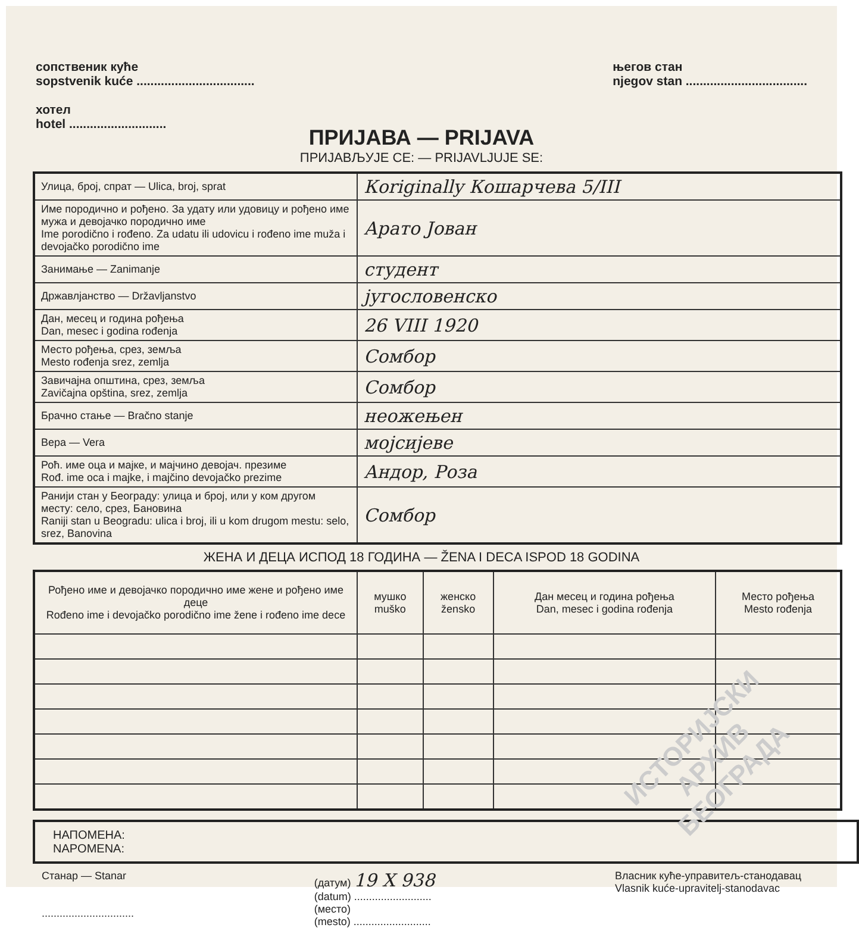сопственик куће
sopstvenik kuće ..................................
хотел
hotel ............................
његов стан
njegov stan ...................................
ПРИЈАВА — PRIJAVA
ПРИЈАВЉУЈЕ СЕ: — PRIJAVLJUJE SE:
| Улица, број, спрат — Ulica, broj, sprat | Кoriginally Кошарчева 5/III |
| Име породично и рођено. За удату или удовицу и рођено име мужа и девојачко породично име Ime porodično i rođeno. Za udatu ili udovicu i rođeno ime muža i devojačko porodično ime | Арато Јован |
| Занимање — Zanimanje | студент |
| Државлјанство — Državljanstvo | југословенско |
| Дан, месец и година рођења Dan, mesec i godina rođenja | 26 VIII 1920 |
| Место рођења, срез, земља Mesto rođenja srez, zemlja | Сомбор |
| Завичајна општина, срез, земља Zavičajna opština, srez, zemlja | Сомбор |
| Брачно стање — Bračno stanje | неожењен |
| Вера — Vera | мојсијеве |
| Роћ. име оца и мајке, и мајчино девојач. презиме Rođ. ime oca i majke, i majčino devojačko prezime | Андор, Роза |
| Ранији стан у Београду: улица и број, или у ком другом месту: село, срез, Бановина Raniji stan u Beogradu: ulica i broj, ili u kom drugom mestu: selo, srez, Banovina | Сомбор |
ЖЕНА И ДЕЦА ИСПОД 18 ГОДИНА — ŽENA I DECA ISPOD 18 GODINA
| Рођено име и девојачко породично име жене и рођено име деце Rođeno ime i devojačko porodično ime žene i rođeno ime dece | мушко muško | женско žensko | Дан месец и година рођења Dan, mesec i godina rođenja | Место рођења Mesto rođenja |
| --- | --- | --- | --- | --- |
НАПОМЕНА:
NAPOMENA:
Станар — Stanar
...............................
(датум) 19 X 938
(datum) ..........................
(место)
(mesto) ..........................
Власник куће-управитељ-станодавац
Vlasnik kuće-upravitelj-stanodavac
ИСТОРИЈСКИ
АРХИВ
БЕОГРАДА